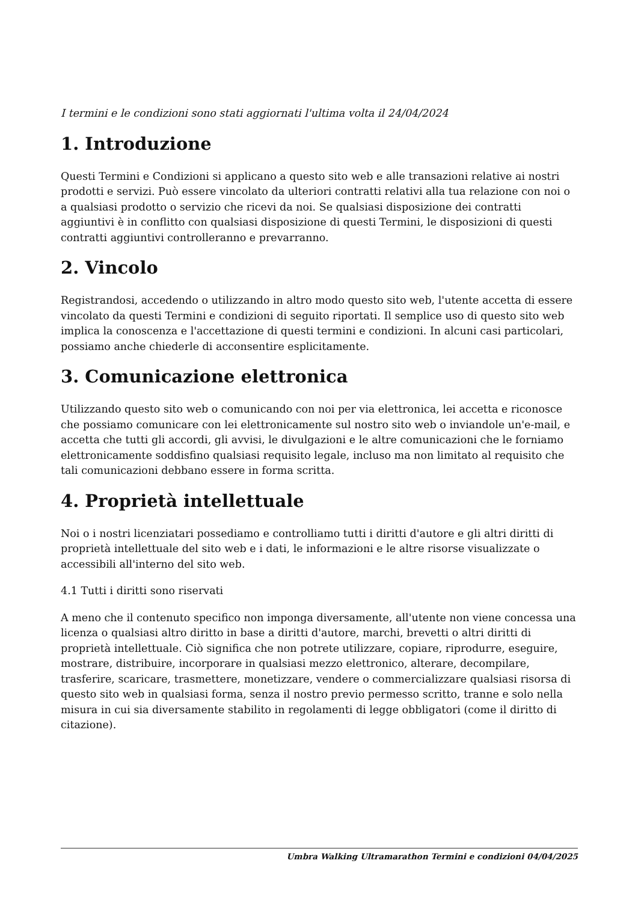I termini e le condizioni sono stati aggiornati l'ultima volta il 24/04/2024
1. Introduzione
Questi Termini e Condizioni si applicano a questo sito web e alle transazioni relative ai nostri prodotti e servizi. Può essere vincolato da ulteriori contratti relativi alla tua relazione con noi o a qualsiasi prodotto o servizio che ricevi da noi. Se qualsiasi disposizione dei contratti aggiuntivi è in conflitto con qualsiasi disposizione di questi Termini, le disposizioni di questi contratti aggiuntivi controlleranno e prevarranno.
2. Vincolo
Registrandosi, accedendo o utilizzando in altro modo questo sito web, l'utente accetta di essere vincolato da questi Termini e condizioni di seguito riportati. Il semplice uso di questo sito web implica la conoscenza e l'accettazione di questi termini e condizioni. In alcuni casi particolari, possiamo anche chiederle di acconsentire esplicitamente.
3. Comunicazione elettronica
Utilizzando questo sito web o comunicando con noi per via elettronica, lei accetta e riconosce che possiamo comunicare con lei elettronicamente sul nostro sito web o inviandole un'e-mail, e accetta che tutti gli accordi, gli avvisi, le divulgazioni e le altre comunicazioni che le forniamo elettronicamente soddisfino qualsiasi requisito legale, incluso ma non limitato al requisito che tali comunicazioni debbano essere in forma scritta.
4. Proprietà intellettuale
Noi o i nostri licenziatari possediamo e controlliamo tutti i diritti d'autore e gli altri diritti di proprietà intellettuale del sito web e i dati, le informazioni e le altre risorse visualizzate o accessibili all'interno del sito web.
4.1 Tutti i diritti sono riservati
A meno che il contenuto specifico non imponga diversamente, all'utente non viene concessa una licenza o qualsiasi altro diritto in base a diritti d'autore, marchi, brevetti o altri diritti di proprietà intellettuale. Ciò significa che non potrete utilizzare, copiare, riprodurre, eseguire, mostrare, distribuire, incorporare in qualsiasi mezzo elettronico, alterare, decompilare, trasferire, scaricare, trasmettere, monetizzare, vendere o commercializzare qualsiasi risorsa di questo sito web in qualsiasi forma, senza il nostro previo permesso scritto, tranne e solo nella misura in cui sia diversamente stabilito in regolamenti di legge obbligatori (come il diritto di citazione).
Umbra Walking Ultramarathon Termini e condizioni 04/04/2025